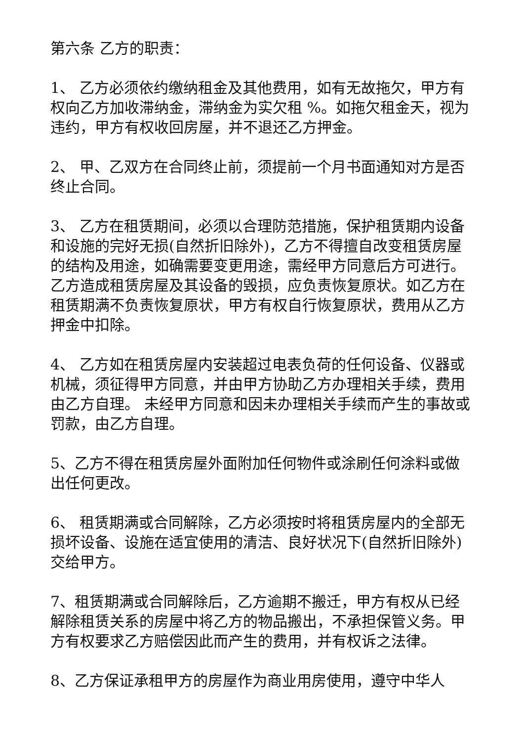第六条 乙方的职责：
1、 乙方必须依约缴纳租金及其他费用，如有无故拖欠，甲方有权向乙方加收滞纳金，滞纳金为实欠租 %。如拖欠租金天，视为违约，甲方有权收回房屋，并不退还乙方押金。
2、 甲、乙双方在合同终止前，须提前一个月书面通知对方是否终止合同。
3、 乙方在租赁期间，必须以合理防范措施，保护租赁期内设备和设施的完好无损(自然折旧除外)，乙方不得擅自改变租赁房屋的结构及用途，如确需要变更用途，需经甲方同意后方可进行。乙方造成租赁房屋及其设备的毁损，应负责恢复原状。如乙方在租赁期满不负责恢复原状，甲方有权自行恢复原状，费用从乙方押金中扣除。
4、 乙方如在租赁房屋内安装超过电表负荷的任何设备、仪器或机械，须征得甲方同意，并由甲方协助乙方办理相关手续，费用由乙方自理。 未经甲方同意和因未办理相关手续而产生的事故或罚款，由乙方自理。
5、乙方不得在租赁房屋外面附加任何物件或涂刷任何涂料或做出任何更改。
6、 租赁期满或合同解除，乙方必须按时将租赁房屋内的全部无损坏设备、设施在适宜使用的清洁、良好状况下(自然折旧除外)交给甲方。
7、租赁期满或合同解除后，乙方逾期不搬迁，甲方有权从已经解除租赁关系的房屋中将乙方的物品搬出，不承担保管义务。甲方有权要求乙方赔偿因此而产生的费用，并有权诉之法律。
8、乙方保证承租甲方的房屋作为商业用房使用，遵守中华人